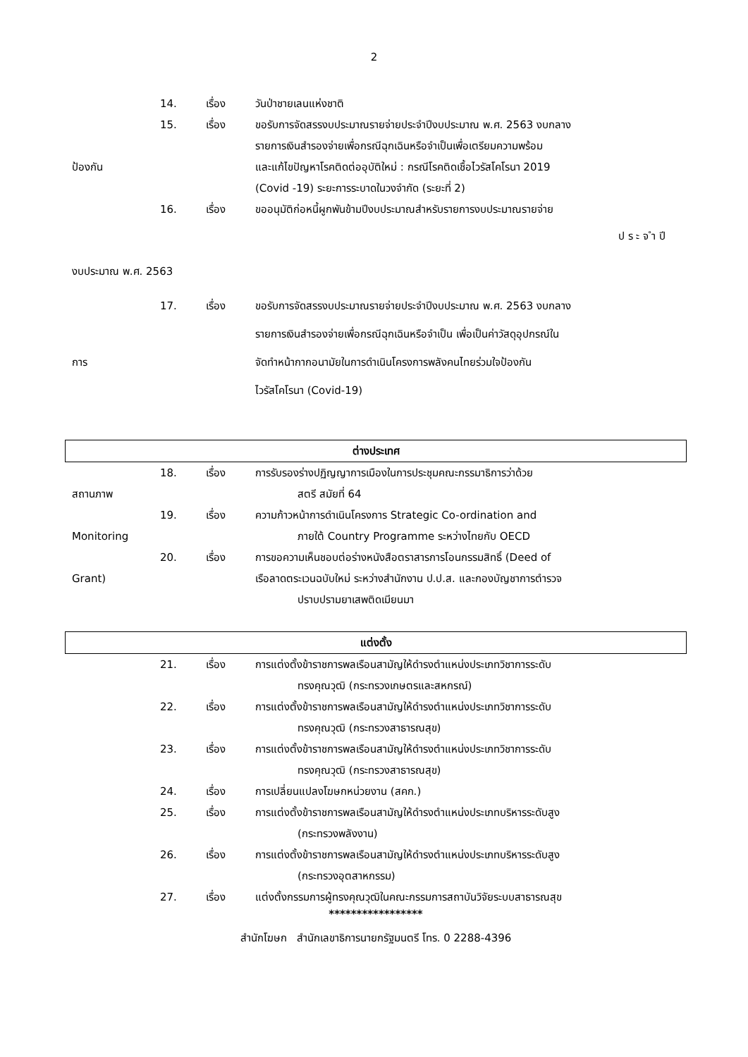2
14. เรื่อง วันป่าชายเลนแห่งชาติ
15. เรื่อง ขอรับการจัดสรรงบประมาณรายจ่ายประจำปีงบประมาณ พ.ศ. 2563 งบกลาง
รายการเงินสำรองจ่ายเพื่อกรณีฉุกเฉินหรือจำเป็นเพื่อเตรียมความพร้อม
ป้องกัน และแก้ไขปัญหาโรคติดต่ออุบัติใหม่ : กรณีโรคติดเชื้อไวรัสโคโรนา 2019
(Covid -19) ระยะการระบาดในวงจำกัด (ระยะที่ 2)
16. เรื่อง ขออนุมัติก่อหนี้ผูกพันข้ามปีงบประมาณสำหรับรายการงบประมาณรายจ่าย
ป ร ะ จ ำ ปี
งบประมาณ พ.ศ. 2563
17. เรื่อง ขอรับการจัดสรรงบประมาณรายจ่ายประจำปีงบประมาณ พ.ศ. 2563 งบกลาง
รายการเงินสำรองจ่ายเพื่อกรณีฉุกเฉินหรือจำเป็น เพื่อเป็นค่าวัสดุอุปกรณ์ใน
การ จัดทำหน้ากากอนามัยในการดำเนินโครงการพลังคนไทยร่วมใจป้องกัน
ไวรัสโคโรนา (Covid-19)
ต่างประเทศ
18. เรื่อง การรับรองร่างปฏิญญาการเมืองในการประชุมคณะกรรมาธิการว่าด้วย
สถานภาพ สตรี สมัยที่ 64
19. เรื่อง ความก้าวหน้าการดำเนินโครงการ Strategic Co-ordination and
Monitoring ภายใต้ Country Programme ระหว่างไทยกับ OECD
20. เรื่อง การขอความเห็นชอบต่อร่างหนังสือตราสารการโอนกรรมสิทธิ์ (Deed of
Grant) เรือลาดตระเวนฉบับใหม่ ระหว่างสำนักงาน ป.ป.ส. และกองบัญชาการตำรวจ
ปราบปรามยาเสพติดเมียนมา
แต่งตั้ง
21. เรื่อง การแต่งตั้งข้าราชการพลเรือนสามัญให้ดำรงตำแหน่งประเภทวิชาการระดับ
ทรงคุณวุฒิ (กระทรวงเกษตรและสหกรณ์)
22. เรื่อง การแต่งตั้งข้าราชการพลเรือนสามัญให้ดำรงตำแหน่งประเภทวิชาการระดับ
ทรงคุณวุฒิ (กระทรวงสาธารณสุข)
23. เรื่อง การแต่งตั้งข้าราชการพลเรือนสามัญให้ดำรงตำแหน่งประเภทวิชาการระดับ
ทรงคุณวุฒิ (กระทรวงสาธารณสุข)
24. เรื่อง การเปลี่ยนแปลงโฆษกหน่วยงาน (สคก.)
25. เรื่อง การแต่งตั้งข้าราชการพลเรือนสามัญให้ดำรงตำแหน่งประเภทบริหารระดับสูง
(กระทรวงพลังงาน)
26. เรื่อง การแต่งตั้งข้าราชการพลเรือนสามัญให้ดำรงตำแหน่งประเภทบริหารระดับสูง
(กระทรวงอุตสาหกรรม)
27. เรื่อง แต่งตั้งกรรมการผู้ทรงคุณวุฒิในคณะกรรมการสถาบันวิจัยระบบสาธารณสุข
*****************
สำนักโฆษก สำนักเลขาธิการนายกรัฐมนตรี โทร. 0 2288-4396